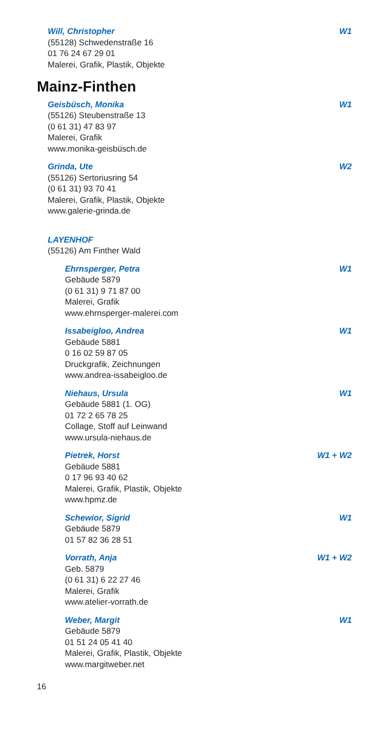Will, Christopher W1
(55128) Schwedenstraße 16
01 76 24 67 29 01
Malerei, Grafik, Plastik, Objekte
Mainz-Finthen
Geisbüsch, Monika W1
(55126) Steubenstraße 13
(0 61 31) 47 83 97
Malerei, Grafik
www.monika-geisbüsch.de
Grinda, Ute W2
(55126) Sertoriusring 54
(0 61 31) 93 70 41
Malerei, Grafik, Plastik, Objekte
www.galerie-grinda.de
LAYENHOF
(55126) Am Finther Wald
Ehrnsperger, Petra W1
Gebäude 5879
(0 61 31) 9 71 87 00
Malerei, Grafik
www.ehrnsperger-malerei.com
Issabeigloo, Andrea W1
Gebäude 5881
0 16 02 59 87 05
Druckgrafik, Zeichnungen
www.andrea-issabeigloo.de
Niehaus, Ursula W1
Gebäude 5881 (1. OG)
01 72 2 65 78 25
Collage, Stoff auf Leinwand
www.ursula-niehaus.de
Pietrek, Horst W1 + W2
Gebäude 5881
0 17 96 93 40 62
Malerei, Grafik, Plastik, Objekte
www.hpmz.de
Schewior, Sigrid W1
Gebäude 5879
01 57 82 36 28 51
Vorrath, Anja W1 + W2
Geb. 5879
(0 61 31) 6 22 27 46
Malerei, Grafik
www.atelier-vorrath.de
Weber, Margit W1
Gebäude 5879
01 51 24 05 41 40
Malerei, Grafik, Plastik, Objekte
www.margitweber.net
16